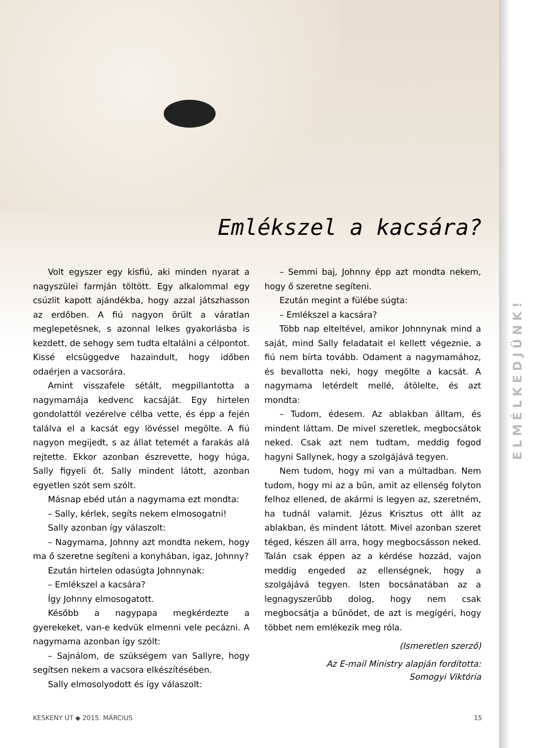ELMÉLKEDJÜNK!
Emlékszel a kacsára?
Volt egyszer egy kisfiú, aki minden nyarat a nagyszülei farmján töltött. Egy alkalommal egy csúzlit kapott ajándékba, hogy azzal játszhasson az erdőben. A fiú nagyon örült a váratlan meglepetésnek, s azonnal lelkes gyakorlásba is kezdett, de sehogy sem tudta eltalálni a célpontot. Kissé elcsüggedve hazaindult, hogy időben odaérjen a vacsorára.
Amint visszafele sétált, megpillantotta a nagymamája kedvenc kacsáját. Egy hirtelen gondolattól vezérelve célba vette, és épp a fején találva el a kacsát egy lövéssel megölte. A fiú nagyon megijedt, s az állat tetemét a farakás alá rejtette. Ekkor azonban észrevette, hogy húga, Sally figyeli őt. Sally mindent látott, azonban egyetlen szót sem szólt.
Másnap ebéd után a nagymama ezt mondta:
– Sally, kérlek, segíts nekem elmosogatni!
Sally azonban így válaszolt:
– Nagymama, Johnny azt mondta nekem, hogy ma ő szeretne segíteni a konyhában, igaz, Johnny?
Ezután hirtelen odasúgta Johnnynak:
– Emlékszel a kacsára?
Így Johnny elmosogatott.
Később a nagypapa megkérdezte a gyerekeket, van-e kedvük elmenni vele pecázni. A nagymama azonban így szólt:
– Sajnálom, de szükségem van Sallyre, hogy segítsen nekem a vacsora elkészítésében.
Sally elmosolyodott és így válaszolt:
– Semmi baj, Johnny épp azt mondta nekem, hogy ő szeretne segíteni.
Ezután megint a fülébe súgta:
– Emlékszel a kacsára?
Több nap elteltével, amikor Johnnynak mind a saját, mind Sally feladatait el kellett végeznie, a fiú nem bírta tovább. Odament a nagymamához, és bevallotta neki, hogy megölte a kacsát. A nagymama letérdelt mellé, átölelte, és azt mondta:
– Tudom, édesem. Az ablakban álltam, és mindent láttam. De mivel szeretlek, megbocsátok neked. Csak azt nem tudtam, meddig fogod hagyni Sallynek, hogy a szolgájává tegyen.
Nem tudom, hogy mi van a múltadban. Nem tudom, hogy mi az a bűn, amit az ellenség folyton felhoz ellened, de akármi is legyen az, szeretném, ha tudnál valamit. Jézus Krisztus ott állt az ablakban, és mindent látott. Mivel azonban szeret téged, készen áll arra, hogy megbocsásson neked. Talán csak éppen az a kérdése hozzád, vajon meddig engeded az ellenségnek, hogy a szolgájává tegyen. Isten bocsánatában az a legnagyszerűbb dolog, hogy nem csak megbocsátja a bűnödet, de azt is megígéri, hogy többet nem emlékezik meg róla.
(Ismeretlen szerző)
Az E-mail Ministry alapján fordította:
Somogyi Viktória
KESKENY ÚT ◆ 2015. MÁRCIUS 15